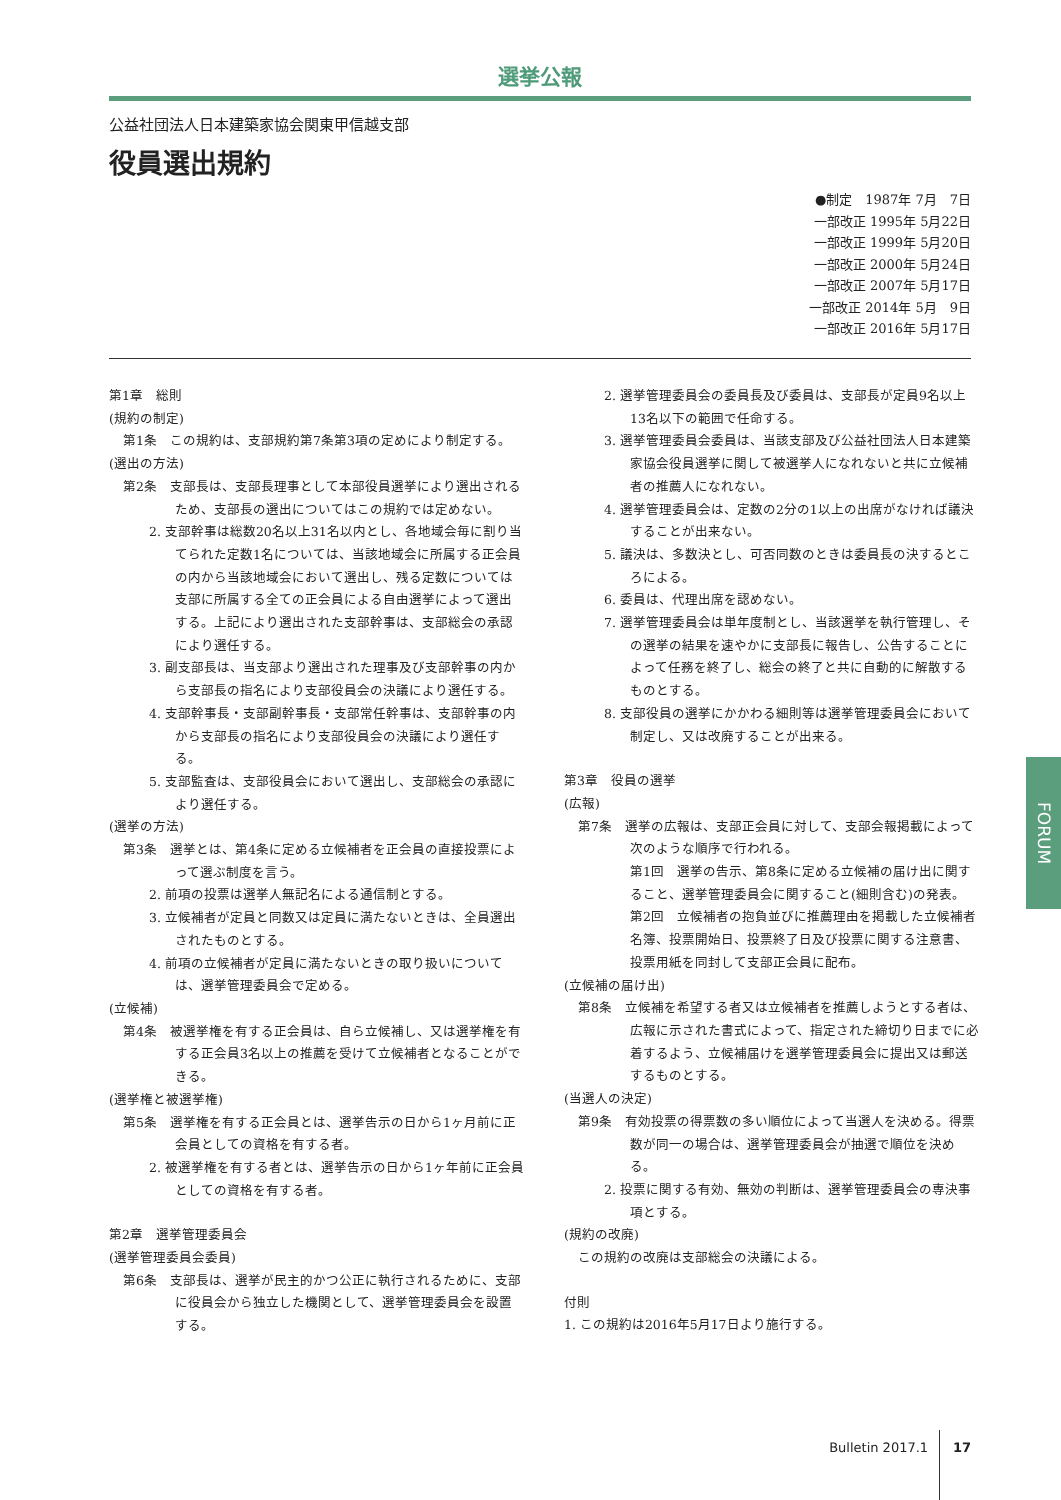選挙公報
公益社団法人日本建築家協会関東甲信越支部
役員選出規約
●制定　1987年 7月　7日
一部改正 1995年 5月22日
一部改正 1999年 5月20日
一部改正 2000年 5月24日
一部改正 2007年 5月17日
一部改正 2014年 5月　9日
一部改正 2016年 5月17日
第1章　総則
(規約の制定)
第1条　この規約は、支部規約第7条第3項の定めにより制定する。
(選出の方法)
第2条　支部長は、支部長理事として本部役員選挙により選出されるため、支部長の選出についてはこの規約では定めない。
2. 支部幹事は総数20名以上31名以内とし、各地域会毎に割り当てられた定数1名については、当該地域会に所属する正会員の内から当該地域会において選出し、残る定数については支部に所属する全ての正会員による自由選挙によって選出する。上記により選出された支部幹事は、支部総会の承認により選任する。
3. 副支部長は、当支部より選出された理事及び支部幹事の内から支部長の指名により支部役員会の決議により選任する。
4. 支部幹事長・支部副幹事長・支部常任幹事は、支部幹事の内から支部長の指名により支部役員会の決議により選任する。
5. 支部監査は、支部役員会において選出し、支部総会の承認により選任する。
(選挙の方法)
第3条　選挙とは、第4条に定める立候補者を正会員の直接投票によって選ぶ制度を言う。
2. 前項の投票は選挙人無記名による通信制とする。
3. 立候補者が定員と同数又は定員に満たないときは、全員選出されたものとする。
4. 前項の立候補者が定員に満たないときの取り扱いについては、選挙管理委員会で定める。
(立候補)
第4条　被選挙権を有する正会員は、自ら立候補し、又は選挙権を有する正会員3名以上の推薦を受けて立候補者となることができる。
(選挙権と被選挙権)
第5条　選挙権を有する正会員とは、選挙告示の日から1ヶ月前に正会員としての資格を有する者。
2. 被選挙権を有する者とは、選挙告示の日から1ヶ年前に正会員としての資格を有する者。
第2章　選挙管理委員会
(選挙管理委員会委員)
第6条　支部長は、選挙が民主的かつ公正に執行されるために、支部に役員会から独立した機関として、選挙管理委員会を設置する。
2. 選挙管理委員会の委員長及び委員は、支部長が定員9名以上13名以下の範囲で任命する。
3. 選挙管理委員会委員は、当該支部及び公益社団法人日本建築家協会役員選挙に関して被選挙人になれないと共に立候補者の推薦人になれない。
4. 選挙管理委員会は、定数の2分の1以上の出席がなければ議決することが出来ない。
5. 議決は、多数決とし、可否同数のときは委員長の決するところによる。
6. 委員は、代理出席を認めない。
7. 選挙管理委員会は単年度制とし、当該選挙を執行管理し、その選挙の結果を速やかに支部長に報告し、公告することによって任務を終了し、総会の終了と共に自動的に解散するものとする。
8. 支部役員の選挙にかかわる細則等は選挙管理委員会において制定し、又は改廃することが出来る。
第3章　役員の選挙
(広報)
第7条　選挙の広報は、支部正会員に対して、支部会報掲載によって次のような順序で行われる。
第1回　選挙の告示、第8条に定める立候補の届け出に関すること、選挙管理委員会に関すること(細則含む)の発表。
第2回　立候補者の抱負並びに推薦理由を掲載した立候補者名簿、投票開始日、投票終了日及び投票に関する注意書、投票用紙を同封して支部正会員に配布。
(立候補の届け出)
第8条　立候補を希望する者又は立候補者を推薦しようとする者は、広報に示された書式によって、指定された締切り日までに必着するよう、立候補届けを選挙管理委員会に提出又は郵送するものとする。
(当選人の決定)
第9条　有効投票の得票数の多い順位によって当選人を決める。得票数が同一の場合は、選挙管理委員会が抽選で順位を決める。
2. 投票に関する有効、無効の判断は、選挙管理委員会の専決事項とする。
(規約の改廃)
この規約の改廃は支部総会の決議による。
付則
1. この規約は2016年5月17日より施行する。
FORUM
Bulletin 2017.1 17